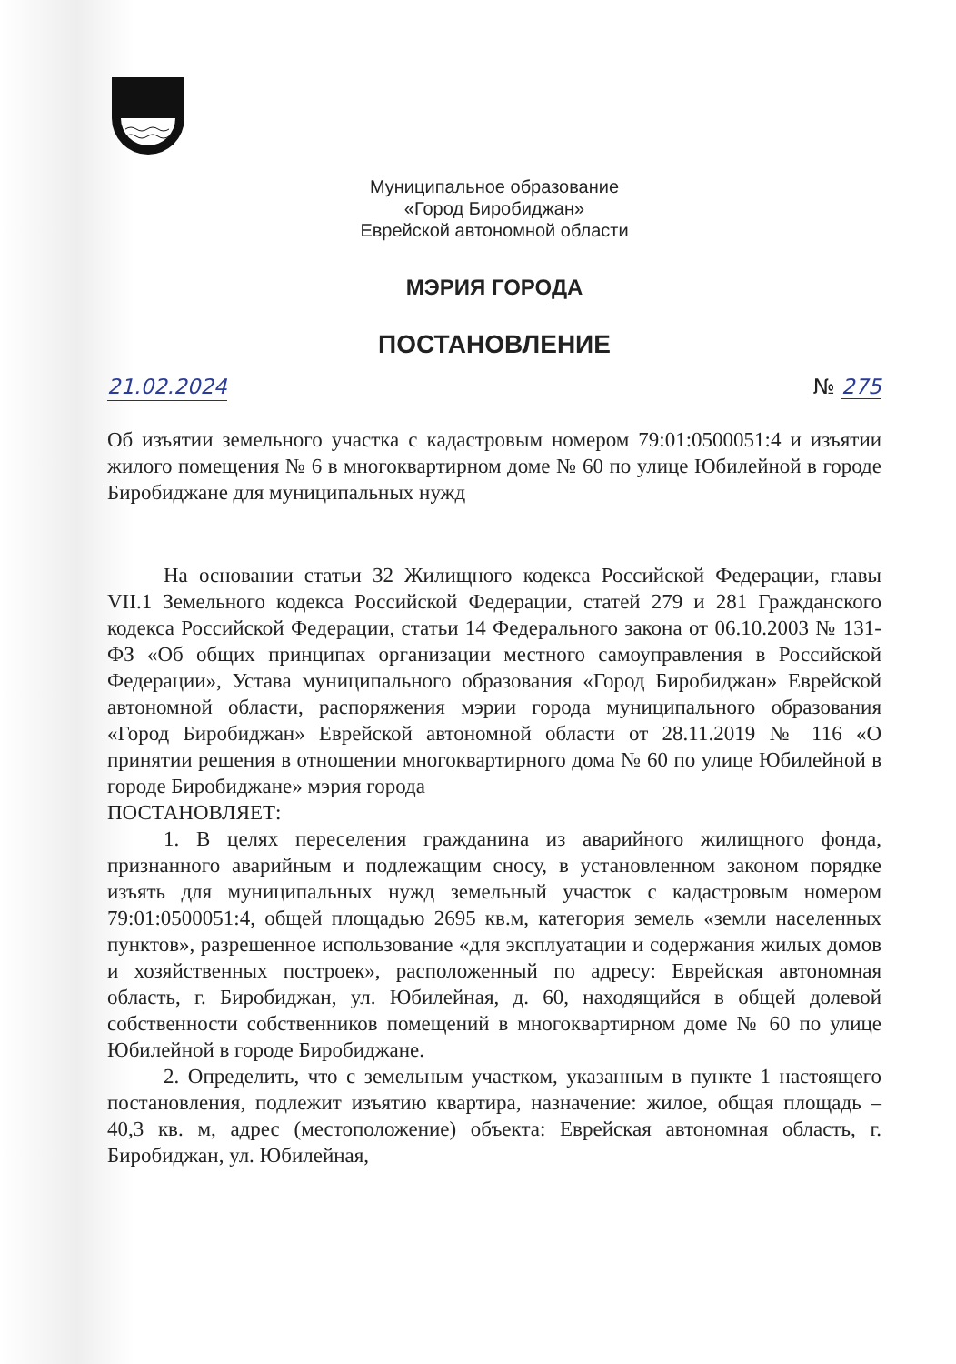Муниципальное образование
«Город Биробиджан»
Еврейской автономной области
МЭРИЯ ГОРОДА
ПОСТАНОВЛЕНИЕ
21.02.2024 № 275
Об изъятии земельного участка с кадастровым номером 79:01:0500051:4 и изъятии жилого помещения № 6 в многоквартирном доме № 60 по улице Юбилейной в городе Биробиджане для муниципальных нужд
На основании статьи 32 Жилищного кодекса Российской Федерации, главы VII.1 Земельного кодекса Российской Федерации, статей 279 и 281 Гражданского кодекса Российской Федерации, статьи 14 Федерального закона от 06.10.2003 № 131-ФЗ «Об общих принципах организации местного самоуправления в Российской Федерации», Устава муниципального образования «Город Биробиджан» Еврейской автономной области, распоряжения мэрии города муниципального образования «Город Биробиджан» Еврейской автономной области от 28.11.2019 № 116 «О принятии решения в отношении многоквартирного дома № 60 по улице Юбилейной в городе Биробиджане» мэрия города
ПОСТАНОВЛЯЕТ:
1. В целях переселения гражданина из аварийного жилищного фонда, признанного аварийным и подлежащим сносу, в установленном законом порядке изъять для муниципальных нужд земельный участок с кадастровым номером 79:01:0500051:4, общей площадью 2695 кв.м, категория земель «земли населенных пунктов», разрешенное использование «для эксплуатации и содержания жилых домов и хозяйственных построек», расположенный по адресу: Еврейская автономная область, г. Биробиджан, ул. Юбилейная, д. 60, находящийся в общей долевой собственности собственников помещений в многоквартирном доме № 60 по улице Юбилейной в городе Биробиджане.
2. Определить, что с земельным участком, указанным в пункте 1 настоящего постановления, подлежит изъятию квартира, назначение: жилое, общая площадь – 40,3 кв. м, адрес (местоположение) объекта: Еврейская автономная область, г. Биробиджан, ул. Юбилейная,